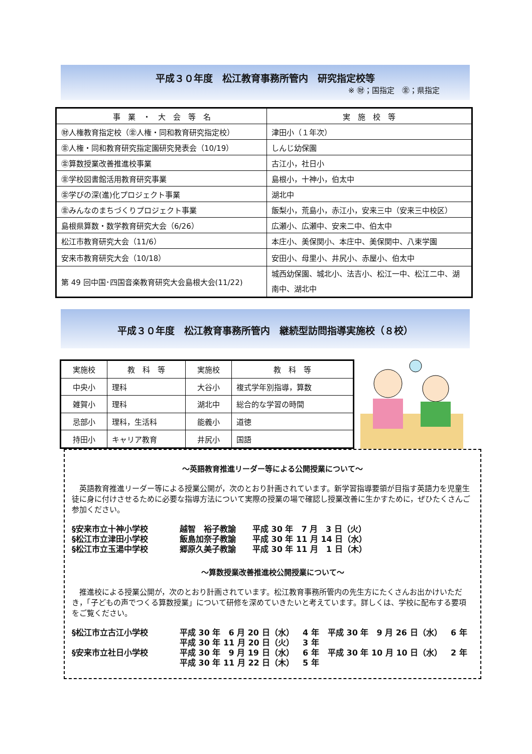平成３０年度　松江教育事務所管内　研究指定校等
※ ㊖；国指定　㊎；県指定
| 事 業 ・ 大 会 等 名 | 実 施 校 等 |
| --- | --- |
| ㊖人権教育指定校（㊎人権・同和教育研究指定校） | 津田小（１年次） |
| ㊎人権・同和教育研究指定園研究発表会（10/19） | しんじ幼保園 |
| ㊎算数授業改善推進校事業 | 古江小，社日小 |
| ㊎学校図書館活用教育研究事業 | 島根小，十神小，伯太中 |
| ㊎学びの深(進)化プロジェクト事業 | 湖北中 |
| ㊎みんなのまちづくりプロジェクト事業 | 飯梨小，荒島小，赤江小，安来三中（安来三中校区） |
| 島根県算数・数学教育研究大会（6/26） | 広瀬小、広瀬中、安来二中、伯太中 |
| 松江市教育研究大会（11/6） | 本庄小、美保関小、本庄中、美保関中、八束学園 |
| 安来市教育研究大会（10/18） | 安田小、母里小、井尻小、赤屋小、伯太中 |
| 第 49 回中国･四国音楽教育研究大会島根大会(11/22) | 城西幼保園、城北小、法吉小、松江一中、松江二中、湖南中、湖北中 |
平成３０年度　松江教育事務所管内　継続型訪問指導実施校（８校）
| 実施校 | 教 科 等 | 実施校 | 教 科 等 |
| --- | --- | --- | --- |
| 中央小 | 理科 | 大谷小 | 複式学年別指導，算数 |
| 雑賀小 | 理科 | 湖北中 | 総合的な学習の時間 |
| 忌部小 | 理科，生活科 | 能義小 | 道徳 |
| 持田小 | キャリア教育 | 井尻小 | 国語 |
～英語教育推進リーダー等による公開授業について～
英語教育推進リーダー等による授業公開が，次のとおり計画されています。新学習指導要領が目指す英語力を児童生徒に身に付けさせるために必要な指導方法について実際の授業の場で確認し授業改善に生かすために，ぜひたくさんご参加ください。
§安来市立十神小学校 越智　裕子教諭 平成 30 年　7 月　3 日（火）
§松江市立津田小学校 飯島加奈子教諭 平成 30 年 11 月 14 日（水）
§松江市立玉湯中学校 郷原久美子教諭 平成 30 年 11 月　1 日（木）
～算数授業改善推進校公開授業について～
推進校による授業公開が，次のとおり計画されています。松江教育事務所管内の先生方にたくさんお出かけいただき，「子どもの声でつくる算数授業」について研修を深めていきたいと考えています。詳しくは、学校に配布する要項をご覧ください。
§松江市立古江小学校 平成 30 年　6 月 20 日（水） 4 年 平成 30 年　9 月 26 日（水） 6 年
平成 30 年 11 月 20 日（火） 3 年
§安来市立社日小学校 平成 30 年　9 月 19 日（水） 6 年 平成 30 年 10 月 10 日（水） 2 年
平成 30 年 11 月 22 日（木） 5 年